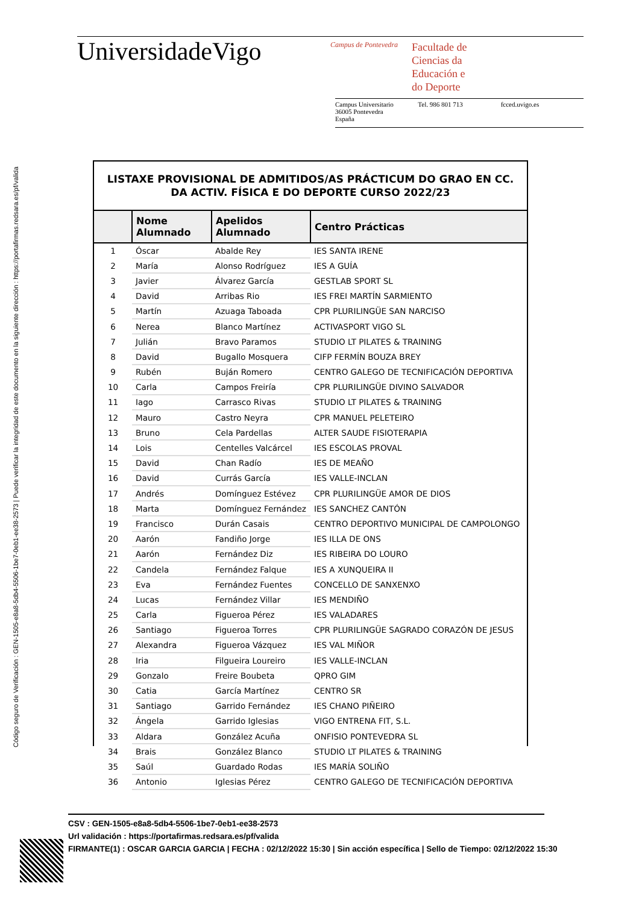Código seguro de Verificación : GEN-1505-e8a8-5db4-5506-1be7-0eb1-ee38-2573 | Puede verificar la integridad de este documento en la siguiente dirección : https://portafirmas.redsara.es/pf/valida
UniversidadeVigo
Campus de Pontevedra
Facultade de
Ciencias da
Educación e
do Deporte
Campus Universitario
36005 Pontevedra
España
Tel. 986 801 713 fcced.uvigo.es
LISTAXE PROVISIONAL DE ADMITIDOS/AS PRÁCTICUM DO GRAO EN CC. DA ACTIV. FÍSICA E DO DEPORTE CURSO 2022/23
| | Nome Alumnado | Apelidos Alumnado | Centro Prácticas |
| --- | --- | --- | --- |
| 1 | Óscar | Abalde Rey | IES SANTA IRENE |
| 2 | María | Alonso Rodríguez | IES A GUÍA |
| 3 | Javier | Álvarez García | GESTLAB SPORT SL |
| 4 | David | Arribas Rio | IES FREI MARTÍN SARMIENTO |
| 5 | Martín | Azuaga Taboada | CPR PLURILINGÜE SAN NARCISO |
| 6 | Nerea | Blanco Martínez | ACTIVASPORT VIGO SL |
| 7 | Julián | Bravo Paramos | STUDIO LT PILATES & TRAINING |
| 8 | David | Bugallo Mosquera | CIFP FERMÍN BOUZA BREY |
| 9 | Rubén | Buján Romero | CENTRO GALEGO DE TECNIFICACIÓN DEPORTIVA |
| 10 | Carla | Campos Freiría | CPR PLURILINGÜE DIVINO SALVADOR |
| 11 | Iago | Carrasco Rivas | STUDIO LT PILATES & TRAINING |
| 12 | Mauro | Castro Neyra | CPR MANUEL PELETEIRO |
| 13 | Bruno | Cela Pardellas | ALTER SAUDE FISIOTERAPIA |
| 14 | Lois | Centelles Valcárcel | IES ESCOLAS PROVAL |
| 15 | David | Chan Radío | IES DE MEAÑO |
| 16 | David | Currás García | IES VALLE-INCLAN |
| 17 | Andrés | Domínguez Estévez | CPR PLURILINGÜE AMOR DE DIOS |
| 18 | Marta | Domínguez Fernández | IES SANCHEZ CANTÓN |
| 19 | Francisco | Durán Casais | CENTRO DEPORTIVO MUNICIPAL DE CAMPOLONGO |
| 20 | Aarón | Fandiño Jorge | IES ILLA DE ONS |
| 21 | Aarón | Fernández Diz | IES RIBEIRA DO LOURO |
| 22 | Candela | Fernández Falque | IES A XUNQUEIRA II |
| 23 | Eva | Fernández Fuentes | CONCELLO DE SANXENXO |
| 24 | Lucas | Fernández Villar | IES MENDIÑO |
| 25 | Carla | Figueroa Pérez | IES VALADARES |
| 26 | Santiago | Figueroa Torres | CPR PLURILINGÜE SAGRADO CORAZÓN DE JESUS |
| 27 | Alexandra | Figueroa Vázquez | IES VAL MIÑOR |
| 28 | Iria | Filgueira Loureiro | IES VALLE-INCLAN |
| 29 | Gonzalo | Freire Boubeta | QPRO GIM |
| 30 | Catia | García Martínez | CENTRO SR |
| 31 | Santiago | Garrido Fernández | IES CHANO PIÑEIRO |
| 32 | Ángela | Garrido Iglesias | VIGO ENTRENA FIT, S.L. |
| 33 | Aldara | González Acuña | ONFISIO PONTEVEDRA SL |
| 34 | Brais | González Blanco | STUDIO LT PILATES & TRAINING |
| 35 | Saúl | Guardado Rodas | IES MARÍA SOLIÑO |
| 36 | Antonio | Iglesias Pérez | CENTRO GALEGO DE TECNIFICACIÓN DEPORTIVA |
CSV : GEN-1505-e8a8-5db4-5506-1be7-0eb1-ee38-2573
Url validación : https://portafirmas.redsara.es/pf/valida
FIRMANTE(1) : OSCAR GARCIA GARCIA | FECHA : 02/12/2022 15:30 | Sin acción específica | Sello de Tiempo: 02/12/2022 15:30